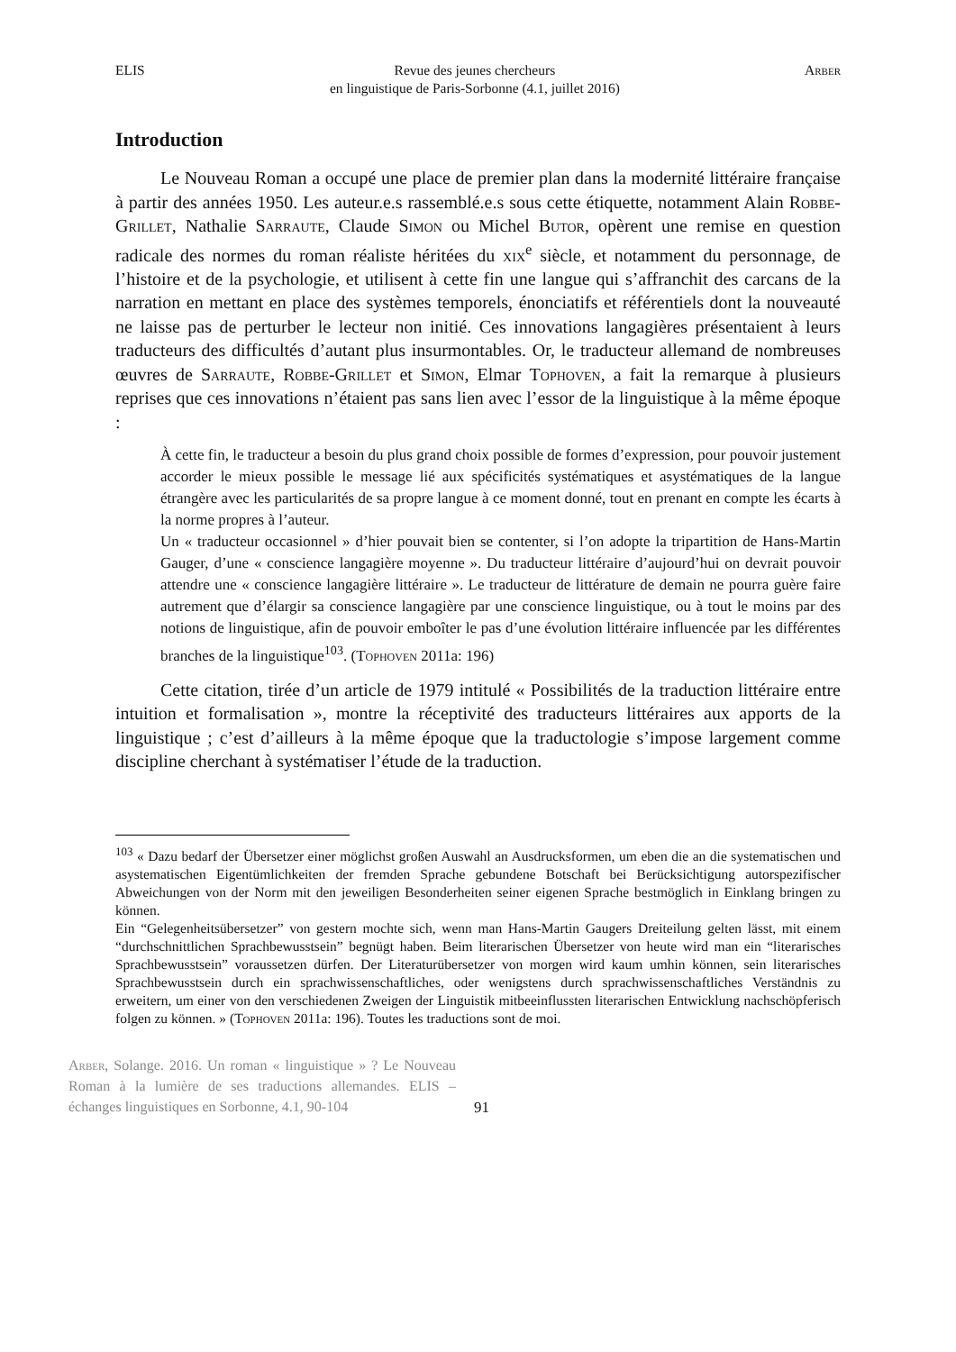ELIS Revue des jeunes chercheurs
en linguistique de Paris-Sorbonne (4.1, juillet 2016) Arber
Introduction
Le Nouveau Roman a occupé une place de premier plan dans la modernité littéraire française à partir des années 1950. Les auteur.e.s rassemblé.e.s sous cette étiquette, notamment Alain Robbe-Grillet, Nathalie Sarraute, Claude Simon ou Michel Butor, opèrent une remise en question radicale des normes du roman réaliste héritées du xix<sup>e</sup> siècle, et notamment du personnage, de l’histoire et de la psychologie, et utilisent à cette fin une langue qui s’affranchit des carcans de la narration en mettant en place des systèmes temporels, énonciatifs et référentiels dont la nouveauté ne laisse pas de perturber le lecteur non initié. Ces innovations langagières présentaient à leurs traducteurs des difficultés d’autant plus insurmontables. Or, le traducteur allemand de nombreuses œuvres de Sarraute, Robbe-Grillet et Simon, Elmar Tophoven, a fait la remarque à plusieurs reprises que ces innovations n’étaient pas sans lien avec l’essor de la linguistique à la même époque :
À cette fin, le traducteur a besoin du plus grand choix possible de formes d’expression, pour pouvoir justement accorder le mieux possible le message lié aux spécificités systématiques et asystématiques de la langue étrangère avec les particularités de sa propre langue à ce moment donné, tout en prenant en compte les écarts à la norme propres à l’auteur.
Un « traducteur occasionnel » d’hier pouvait bien se contenter, si l’on adopte la tripartition de Hans-Martin Gauger, d’une « conscience langagière moyenne ». Du traducteur littéraire d’aujourd’hui on devrait pouvoir attendre une « conscience langagière littéraire ». Le traducteur de littérature de demain ne pourra guère faire autrement que d’élargir sa conscience langagière par une conscience linguistique, ou à tout le moins par des notions de linguistique, afin de pouvoir emboîter le pas d’une évolution littéraire influencée par les différentes branches de la linguistique<sup>103</sup>. (Tophoven 2011a: 196)
Cette citation, tirée d’un article de 1979 intitulé « Possibilités de la traduction littéraire entre intuition et formalisation », montre la réceptivité des traducteurs littéraires aux apports de la linguistique ; c’est d’ailleurs à la même époque que la traductologie s’impose largement comme discipline cherchant à systématiser l’étude de la traduction.
<sup>103</sup> « Dazu bedarf der Übersetzer einer möglichst großen Auswahl an Ausdrucksformen, um eben die an die systematischen und asystematischen Eigentümlichkeiten der fremden Sprache gebundene Botschaft bei Berücksichtigung autorspezifischer Abweichungen von der Norm mit den jeweiligen Besonderheiten seiner eigenen Sprache bestmöglich in Einklang bringen zu können.
Ein “Gelegenheitsübersetzer” von gestern mochte sich, wenn man Hans-Martin Gaugers Dreiteilung gelten lässt, mit einem “durchschnittlichen Sprachbewusstsein” begnügt haben. Beim literarischen Übersetzer von heute wird man ein “literarisches Sprachbewusstsein” voraussetzen dürfen. Der Literaturübersetzer von morgen wird kaum umhin können, sein literarisches Sprachbewusstsein durch ein sprachwissenschaftliches, oder wenigstens durch sprachwissenschaftliches Verständnis zu erweitern, um einer von den verschiedenen Zweigen der Linguistik mitbeeinflussten literarischen Entwicklung nachschöpferisch folgen zu können. » (Tophoven 2011a: 196). Toutes les traductions sont de moi.
Arber, Solange. 2016. Un roman « linguistique » ? Le Nouveau Roman à la lumière de ses traductions allemandes. ELIS – échanges linguistiques en Sorbonne, 4.1, 90-104
91